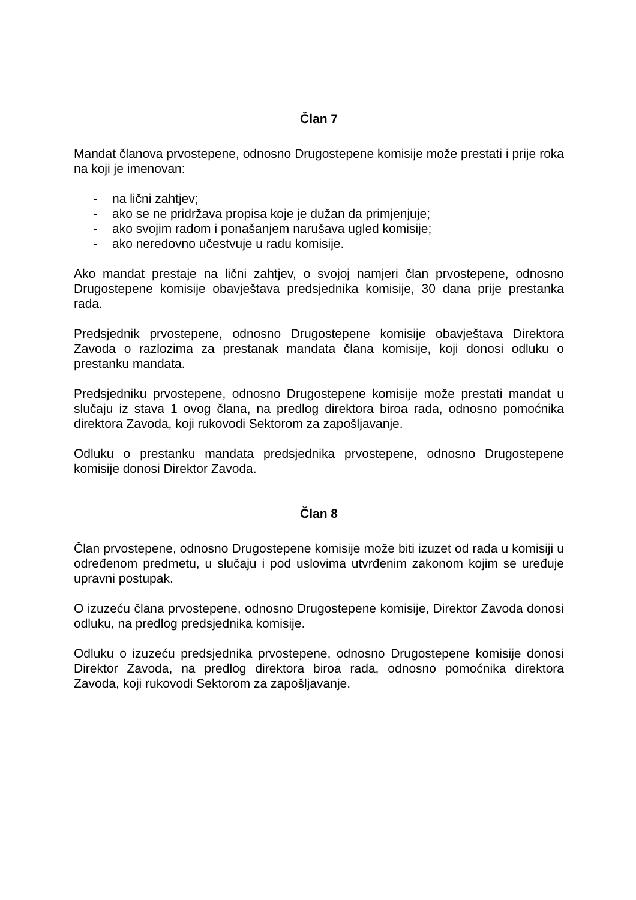Član 7
Mandat članova prvostepene, odnosno Drugostepene komisije može prestati i prije roka na koji je imenovan:
- na lični zahtjev;
- ako se ne pridržava propisa koje je dužan da primjenjuje;
- ako svojim radom i ponašanjem narušava ugled komisije;
- ako neredovno učestvuje u radu komisije.
Ako mandat prestaje na lični zahtjev, o svojoj namjeri član prvostepene, odnosno Drugostepene komisije obavještava predsjednika komisije, 30 dana prije prestanka rada.
Predsjednik prvostepene, odnosno Drugostepene komisije obavještava Direktora Zavoda o razlozima za prestanak mandata člana komisije, koji donosi odluku o prestanku mandata.
Predsjedniku prvostepene, odnosno Drugostepene komisije može prestati mandat u slučaju iz stava 1 ovog člana, na predlog direktora biroa rada, odnosno pomoćnika direktora Zavoda, koji rukovodi Sektorom za zapošljavanje.
Odluku o prestanku mandata predsjednika prvostepene, odnosno Drugostepene komisije donosi Direktor Zavoda.
Član 8
Član prvostepene, odnosno Drugostepene komisije može biti izuzet od rada u komisiji u određenom predmetu, u slučaju i pod uslovima utvrđenim zakonom kojim se uređuje upravni postupak.
O izuzeću člana prvostepene, odnosno Drugostepene komisije, Direktor Zavoda donosi odluku, na predlog predsjednika komisije.
Odluku o izuzeću predsjednika prvostepene, odnosno Drugostepene komisije donosi Direktor Zavoda, na predlog direktora biroa rada, odnosno pomoćnika direktora Zavoda, koji rukovodi Sektorom za zapošljavanje.